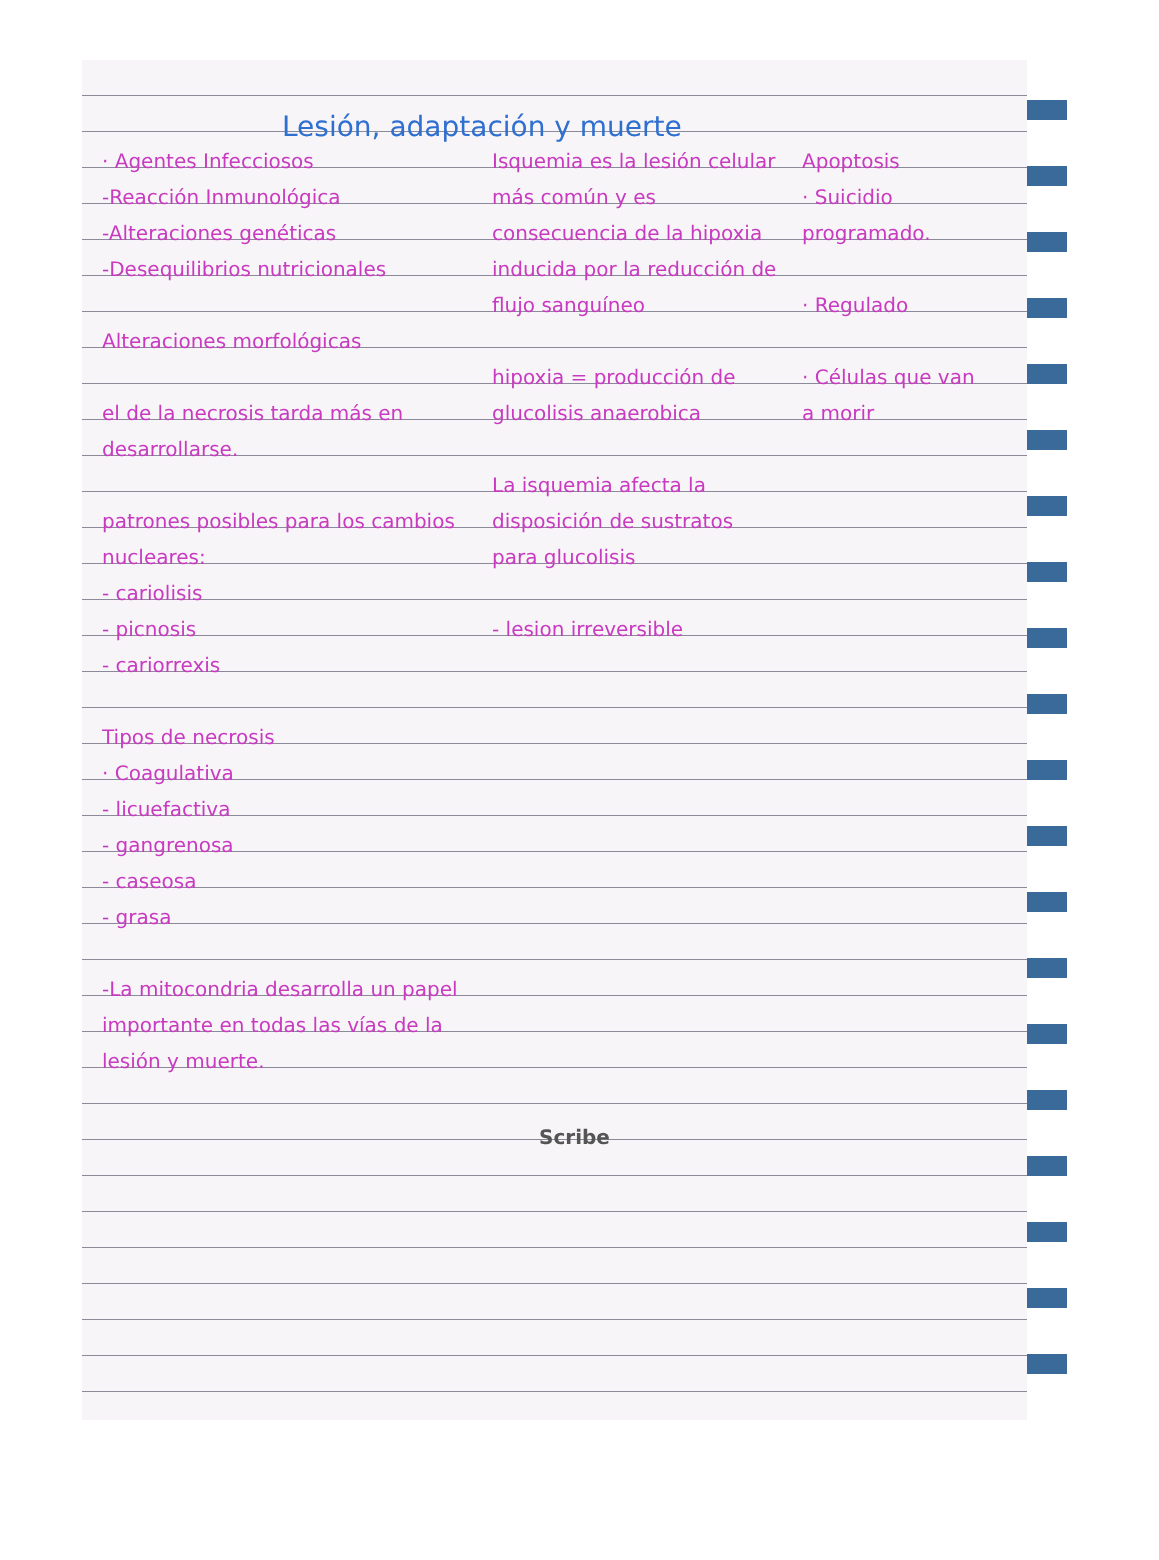Lesión, adaptación y muerte
· Agentes Infecciosos
-Reacción Inmunológica
-Alteraciones genéticas
-Desequilibrios nutricionales
Alteraciones morfológicas
el de la necrosis tarda más en desarrollarse.
patrones posibles para los cambios nucleares:
- cariolisis
- picnosis
- cariorrexis
Tipos de necrosis
· Coagulativa
- licuefactiva
- gangrenosa
- caseosa
- grasa
-La mitocondria desarrolla un papel importante en todas las vías de la lesión y muerte.
Isquemia es la lesión celular más común y es consecuencia de la hipoxia inducida por la reducción de flujo sanguíneo
hipoxia = producción de glucolisis anaerobica
La isquemia afecta la disposición de sustratos para glucolisis
- lesion irreversible
Apoptosis
· Suicidio programado.
· Regulado
· Células que van a morir
Scribe